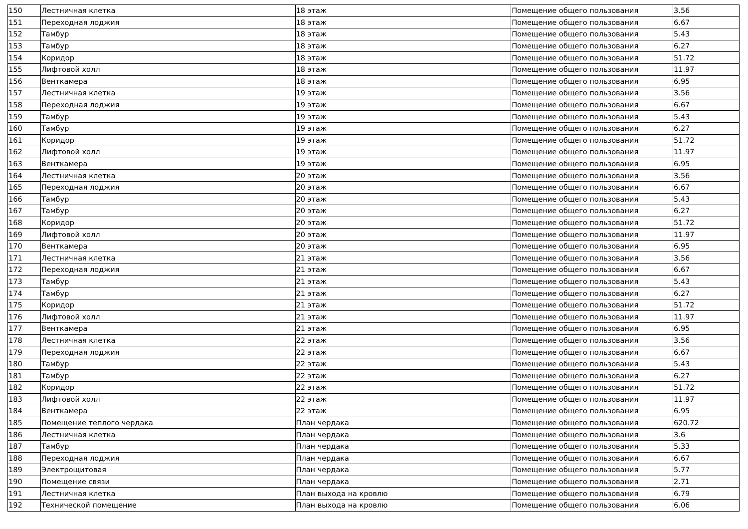| 150 | Лестничная клетка | 18 этаж | Помещение общего пользования | 3.56 |
| 151 | Переходная лоджия | 18 этаж | Помещение общего пользования | 6.67 |
| 152 | Тамбур | 18 этаж | Помещение общего пользования | 5.43 |
| 153 | Тамбур | 18 этаж | Помещение общего пользования | 6.27 |
| 154 | Коридор | 18 этаж | Помещение общего пользования | 51.72 |
| 155 | Лифтовой холл | 18 этаж | Помещение общего пользования | 11.97 |
| 156 | Венткамера | 18 этаж | Помещение общего пользования | 6.95 |
| 157 | Лестничная клетка | 19 этаж | Помещение общего пользования | 3.56 |
| 158 | Переходная лоджия | 19 этаж | Помещение общего пользования | 6.67 |
| 159 | Тамбур | 19 этаж | Помещение общего пользования | 5.43 |
| 160 | Тамбур | 19 этаж | Помещение общего пользования | 6.27 |
| 161 | Коридор | 19 этаж | Помещение общего пользования | 51.72 |
| 162 | Лифтовой холл | 19 этаж | Помещение общего пользования | 11.97 |
| 163 | Венткамера | 19 этаж | Помещение общего пользования | 6.95 |
| 164 | Лестничная клетка | 20 этаж | Помещение общего пользования | 3.56 |
| 165 | Переходная лоджия | 20 этаж | Помещение общего пользования | 6.67 |
| 166 | Тамбур | 20 этаж | Помещение общего пользования | 5.43 |
| 167 | Тамбур | 20 этаж | Помещение общего пользования | 6.27 |
| 168 | Коридор | 20 этаж | Помещение общего пользования | 51.72 |
| 169 | Лифтовой холл | 20 этаж | Помещение общего пользования | 11.97 |
| 170 | Венткамера | 20 этаж | Помещение общего пользования | 6.95 |
| 171 | Лестничная клетка | 21 этаж | Помещение общего пользования | 3.56 |
| 172 | Переходная лоджия | 21 этаж | Помещение общего пользования | 6.67 |
| 173 | Тамбур | 21 этаж | Помещение общего пользования | 5.43 |
| 174 | Тамбур | 21 этаж | Помещение общего пользования | 6.27 |
| 175 | Коридор | 21 этаж | Помещение общего пользования | 51.72 |
| 176 | Лифтовой холл | 21 этаж | Помещение общего пользования | 11.97 |
| 177 | Венткамера | 21 этаж | Помещение общего пользования | 6.95 |
| 178 | Лестничная клетка | 22 этаж | Помещение общего пользования | 3.56 |
| 179 | Переходная лоджия | 22 этаж | Помещение общего пользования | 6.67 |
| 180 | Тамбур | 22 этаж | Помещение общего пользования | 5.43 |
| 181 | Тамбур | 22 этаж | Помещение общего пользования | 6.27 |
| 182 | Коридор | 22 этаж | Помещение общего пользования | 51.72 |
| 183 | Лифтовой холл | 22 этаж | Помещение общего пользования | 11.97 |
| 184 | Венткамера | 22 этаж | Помещение общего пользования | 6.95 |
| 185 | Помещение теплого чердака | План чердака | Помещение общего пользования | 620.72 |
| 186 | Лестничная клетка | План чердака | Помещение общего пользования | 3.6 |
| 187 | Тамбур | План чердака | Помещение общего пользования | 5.33 |
| 188 | Переходная лоджия | План чердака | Помещение общего пользования | 6.67 |
| 189 | Электрощитовая | План чердака | Помещение общего пользования | 5.77 |
| 190 | Помещение связи | План чердака | Помещение общего пользования | 2.71 |
| 191 | Лестничная клетка | План выхода на кровлю | Помещение общего пользования | 6.79 |
| 192 | Технической помещение | План выхода на кровлю | Помещение общего пользования | 6.06 |